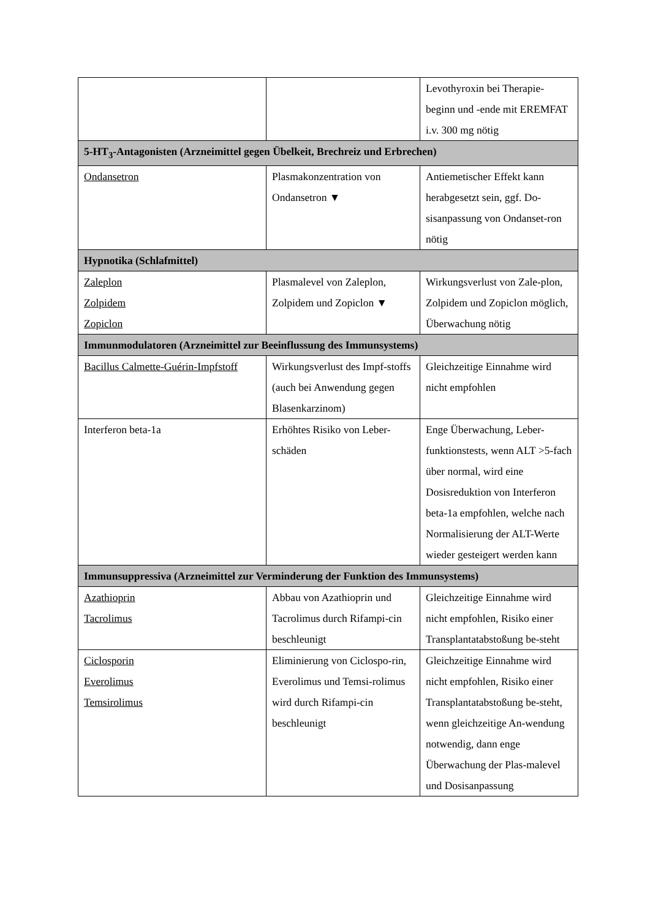| | | Levothyroxin bei Therapie-beginn und -ende mit EREMFAT i.v. 300 mg nötig |
| 5-HT<sub>3</sub>-Antagonisten (Arzneimittel gegen Übelkeit, Brechreiz und Erbrechen) | | |
| Ondansetron | Plasmakonzentration von Ondansetron ▼ | Antiemetischer Effekt kann herabgesetzt sein, ggf. Do-sisanpassung von Ondanset-ron nötig |
| Hypnotika (Schlafmittel) | | |
| Zaleplon Zolpidem Zopiclon | Plasmalevel von Zaleplon, Zolpidem und Zopiclon ▼ | Wirkungsverlust von Zale-plon, Zolpidem und Zopiclon möglich, Überwachung nötig |
| Immunmodulatoren (Arzneimittel zur Beeinflussung des Immunsystems) | | |
| Bacillus Calmette-Guérin-Impfstoff | Wirkungsverlust des Impf-stoffs (auch bei Anwendung gegen Blasenkarzinom) | Gleichzeitige Einnahme wird nicht empfohlen |
| Interferon beta-1a | Erhöhtes Risiko von Leber-schäden | Enge Überwachung, Leber-funktionstests, wenn ALT >5-fach über normal, wird eine Dosisreduktion von Interferon beta-1a empfohlen, welche nach Normalisierung der ALT-Werte wieder gesteigert werden kann |
| Immunsuppressiva (Arzneimittel zur Verminderung der Funktion des Immunsystems) | | |
| Azathioprin Tacrolimus | Abbau von Azathioprin und Tacrolimus durch Rifampi-cin beschleunigt | Gleichzeitige Einnahme wird nicht empfohlen, Risiko einer Transplantatabstoßung be-steht |
| Ciclosporin Everolimus Temsirolimus | Eliminierung von Ciclospo-rin, Everolimus und Temsi-rolimus wird durch Rifampi-cin beschleunigt | Gleichzeitige Einnahme wird nicht empfohlen, Risiko einer Transplantatabstoßung be-steht, wenn gleichzeitige An-wendung notwendig, dann enge Überwachung der Plas-malevel und Dosisanpassung |